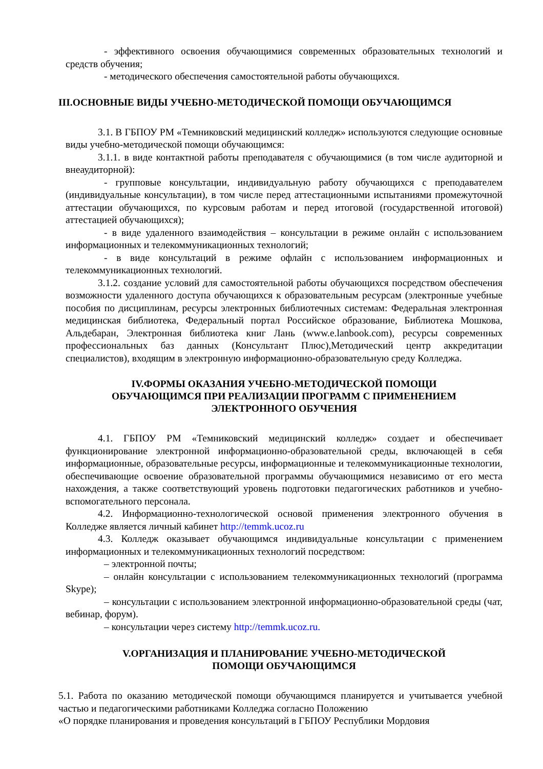- эффективного освоения обучающимися современных образовательных технологий и средств обучения;
- методического обеспечения самостоятельной работы обучающихся.
III.ОСНОВНЫЕ ВИДЫ УЧЕБНО-МЕТОДИЧЕСКОЙ ПОМОЩИ ОБУЧАЮЩИМСЯ
3.1. В ГБПОУ РМ «Темниковский медицинский колледж» используются следующие основные виды учебно-методической помощи обучающимся:
3.1.1. в виде контактной работы преподавателя с обучающимися (в том числе аудиторной и внеаудиторной):
- групповые консультации, индивидуальную работу обучающихся с преподавателем (индивидуальные консультации), в том числе перед аттестационными испытаниями промежуточной аттестации обучающихся, по курсовым работам и перед итоговой (государственной итоговой) аттестацией обучающихся);
- в виде удаленного взаимодействия – консультации в режиме онлайн с использованием информационных и телекоммуникационных технологий;
- в виде консультаций в режиме офлайн с использованием информационных и телекоммуникационных технологий.
3.1.2. создание условий для самостоятельной работы обучающихся посредством обеспечения возможности удаленного доступа обучающихся к образовательным ресурсам (электронные учебные пособия по дисциплинам, ресурсы электронных библиотечных системам: Федеральная электронная медицинская библиотека, Федеральный портал Российское образование, Библиотека Мошкова, Альдебаран, Электронная библиотека книг Лань (www.e.lanbook.com), ресурсы современных профессиональных баз данных (Консультант Плюс),Методический центр аккредитации специалистов), входящим в электронную информационно-образовательную среду Колледжа.
IV.ФОРМЫ ОКАЗАНИЯ УЧЕБНО-МЕТОДИЧЕСКОЙ ПОМОЩИ
ОБУЧАЮЩИМСЯ ПРИ РЕАЛИЗАЦИИ ПРОГРАММ С ПРИМЕНЕНИЕМ
ЭЛЕКТРОННОГО ОБУЧЕНИЯ
4.1. ГБПОУ РМ «Темниковский медицинский колледж» создает и обеспечивает функционирование электронной информационно-образовательной среды, включающей в себя информационные, образовательные ресурсы, информационные и телекоммуникационные технологии, обеспечивающие освоение образовательной программы обучающимися независимо от его места нахождения, а также соответствующий уровень подготовки педагогических работников и учебно-вспомогательного персонала.
4.2. Информационно-технологической основой применения электронного обучения в Колледже является личный кабинет http://temmk.ucoz.ru
4.3. Колледж оказывает обучающимся индивидуальные консультации с применением информационных и телекоммуникационных технологий посредством:
– электронной почты;
– онлайн консультации с использованием телекоммуникационных технологий (программа Skype);
– консультации с использованием электронной информационно-образовательной среды (чат, вебинар, форум).
– консультации через систему http://temmk.ucoz.ru.
V.ОРГАНИЗАЦИЯ И ПЛАНИРОВАНИЕ УЧЕБНО-МЕТОДИЧЕСКОЙ
ПОМОЩИ ОБУЧАЮЩИМСЯ
5.1. Работа по оказанию методической помощи обучающимся планируется и учитывается учебной частью и педагогическими работниками Колледжа согласно Положению
«О порядке планирования и проведения консультаций в ГБПОУ Республики Мордовия